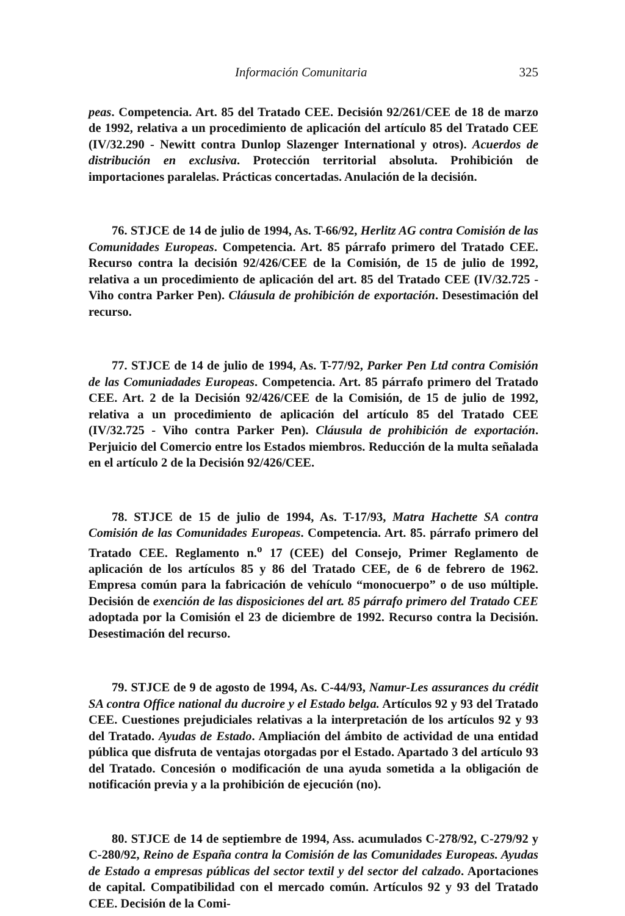Información Comunitaria 325
peas. Competencia. Art. 85 del Tratado CEE. Decisión 92/261/CEE de 18 de marzo de 1992, relativa a un procedimiento de aplicación del artículo 85 del Tratado CEE (IV/32.290 - Newitt contra Dunlop Slazenger International y otros). Acuerdos de distribución en exclusiva. Protección territorial absoluta. Prohibición de importaciones paralelas. Prácticas concertadas. Anulación de la decisión.
76. STJCE de 14 de julio de 1994, As. T-66/92, Herlitz AG contra Comisión de las Comunidades Europeas. Competencia. Art. 85 párrafo primero del Tratado CEE. Recurso contra la decisión 92/426/CEE de la Comisión, de 15 de julio de 1992, relativa a un procedimiento de aplicación del art. 85 del Tratado CEE (IV/32.725 - Viho contra Parker Pen). Cláusula de prohibición de exportación. Desestimación del recurso.
77. STJCE de 14 de julio de 1994, As. T-77/92, Parker Pen Ltd contra Comisión de las Comuniadades Europeas. Competencia. Art. 85 párrafo primero del Tratado CEE. Art. 2 de la Decisión 92/426/CEE de la Comisión, de 15 de julio de 1992, relativa a un procedimiento de aplicación del artículo 85 del Tratado CEE (IV/32.725 - Viho contra Parker Pen). Cláusula de prohibición de exportación. Perjuicio del Comercio entre los Estados miembros. Reducción de la multa señalada en el artículo 2 de la Decisión 92/426/CEE.
78. STJCE de 15 de julio de 1994, As. T-17/93, Matra Hachette SA contra Comisión de las Comunidades Europeas. Competencia. Art. 85. párrafo primero del Tratado CEE. Reglamento n.<sup>o</sup> 17 (CEE) del Consejo, Primer Reglamento de aplicación de los artículos 85 y 86 del Tratado CEE, de 6 de febrero de 1962. Empresa común para la fabricación de vehículo “monocuerpo” o de uso múltiple. Decisión de exención de las disposiciones del art. 85 párrafo primero del Tratado CEE adoptada por la Comisión el 23 de diciembre de 1992. Recurso contra la Decisión. Desestimación del recurso.
79. STJCE de 9 de agosto de 1994, As. C-44/93, Namur-Les assurances du crédit SA contra Office national du ducroire y el Estado belga. Artículos 92 y 93 del Tratado CEE. Cuestiones prejudiciales relativas a la interpretación de los artículos 92 y 93 del Tratado. Ayudas de Estado. Ampliación del ámbito de actividad de una entidad pública que disfruta de ventajas otorgadas por el Estado. Apartado 3 del artículo 93 del Tratado. Concesión o modificación de una ayuda sometida a la obligación de notificación previa y a la prohibición de ejecución (no).
80. STJCE de 14 de septiembre de 1994, Ass. acumulados C-278/92, C-279/92 y C-280/92, Reino de España contra la Comisión de las Comunidades Europeas. Ayudas de Estado a empresas públicas del sector textil y del sector del calzado. Aportaciones de capital. Compatibilidad con el mercado común. Artículos 92 y 93 del Tratado CEE. Decisión de la Comi-